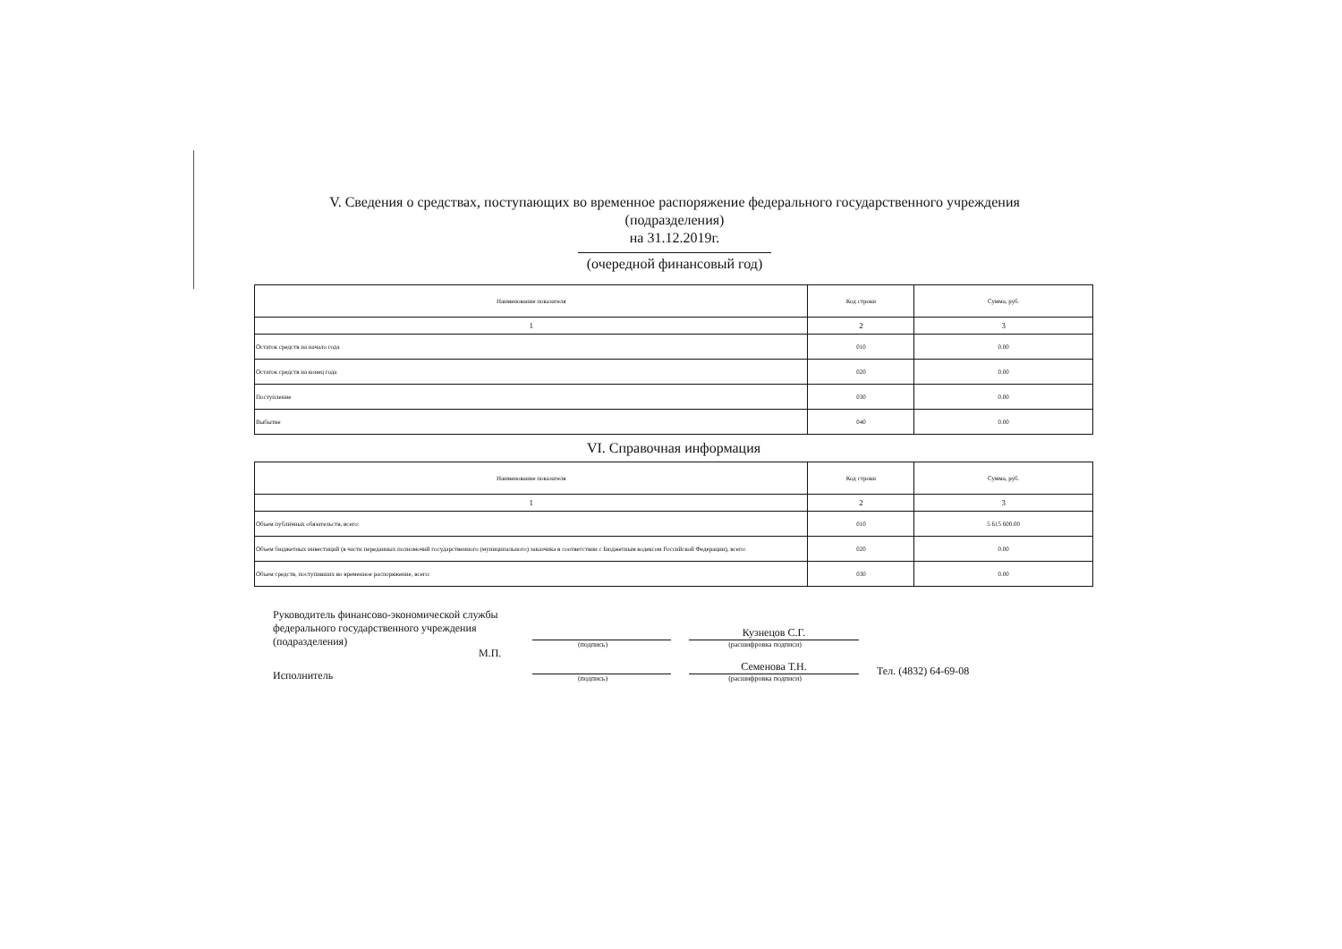V. Сведения о средствах, поступающих во временное распоряжение федерального государственного учреждения
(подразделения)
на 31.12.2019г.
(очередной финансовый год)
| Наименование показателя | Код строки | Сумма, руб. |
| --- | --- | --- |
| 1 | 2 | 3 |
| Остаток средств на начало года | 010 | 0.00 |
| Остаток средств на конец года | 020 | 0.00 |
| Поступление | 030 | 0.00 |
| Выбытие | 040 | 0.00 |
VI. Справочная информация
| Наименование показателя | Код строки | Сумма, руб. |
| --- | --- | --- |
| 1 | 2 | 3 |
| Объем публичных обязательств, всего: | 010 | 5 615 600.00 |
| Объем бюджетных инвестиций (в части переданных полномочий государственного (муниципального) заказчика в соответствии с Бюджетным кодексом Российской Федерации), всего: | 020 | 0.00 |
| Объем средств, поступивших во временное распоряжение, всего: | 030 | 0.00 |
Руководитель финансово-экономической службы федерального государственного учреждения (подразделения)
(подпись)
Кузнецов С.Г.
(расшифровка подписи)
М.П.
Исполнитель
(подпись)
Семенова Т.Н.
(расшифровка подписи)
Тел. (4832) 64-69-08